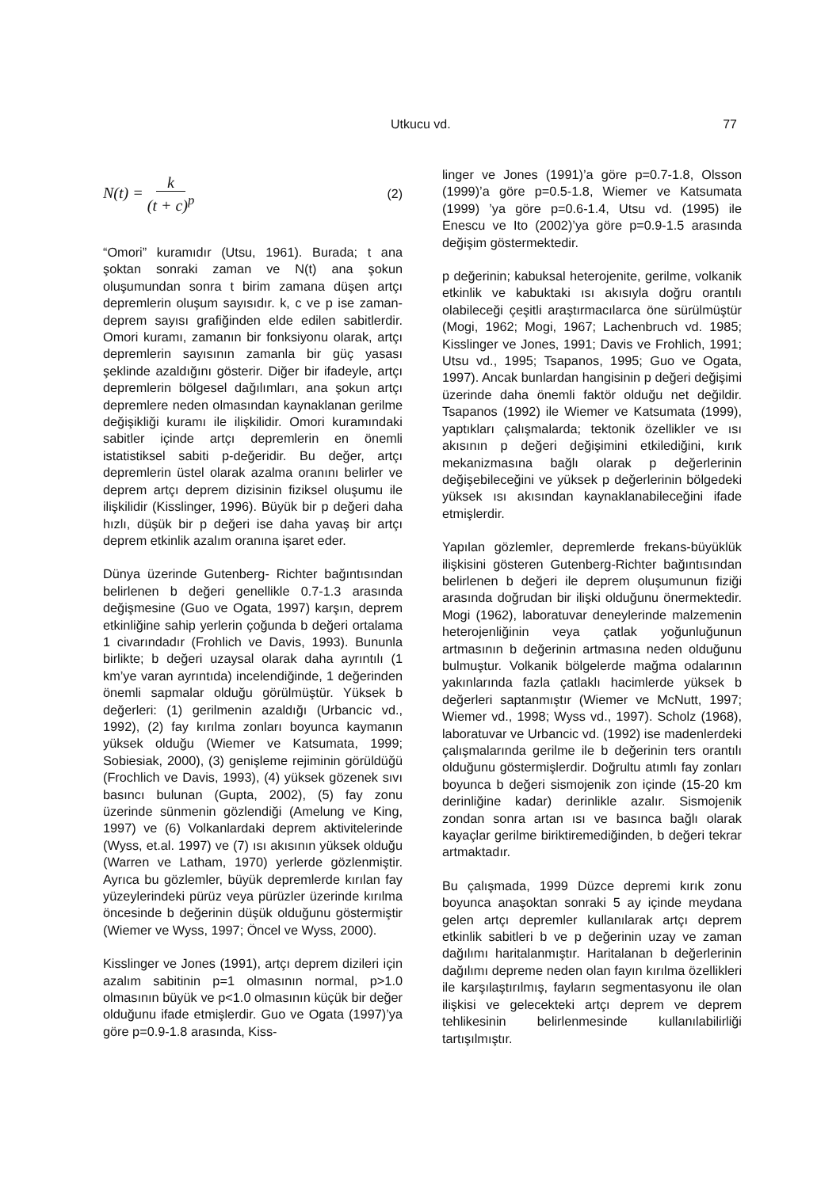Utkucu vd. 77
N(t) = k (t + c)<sup>p</sup> (2)
“Omori” kuramıdır (Utsu, 1961). Burada; t ana şoktan sonraki zaman ve N(t) ana şokun oluşumundan sonra t birim zamana düşen artçı depremlerin oluşum sayısıdır. k, c ve p ise zaman-deprem sayısı grafiğinden elde edilen sabitlerdir. Omori kuramı, zamanın bir fonksiyonu olarak, artçı depremlerin sayısının zamanla bir güç yasası şeklinde azaldığını gösterir. Diğer bir ifadeyle, artçı depremlerin bölgesel dağılımları, ana şokun artçı depremlere neden olmasından kaynaklanan gerilme değişikliği kuramı ile ilişkilidir. Omori kuramındaki sabitler içinde artçı depremlerin en önemli istatistiksel sabiti p-değeridir. Bu değer, artçı depremlerin üstel olarak azalma oranını belirler ve deprem artçı deprem dizisinin fiziksel oluşumu ile ilişkilidir (Kisslinger, 1996). Büyük bir p değeri daha hızlı, düşük bir p değeri ise daha yavaş bir artçı deprem etkinlik azalım oranına işaret eder.
Dünya üzerinde Gutenberg- Richter bağıntısından belirlenen b değeri genellikle 0.7-1.3 arasında değişmesine (Guo ve Ogata, 1997) karşın, deprem etkinliğine sahip yerlerin çoğunda b değeri ortalama 1 civarındadır (Frohlich ve Davis, 1993). Bununla birlikte; b değeri uzaysal olarak daha ayrıntılı (1 km’ye varan ayrıntıda) incelendiğinde, 1 değerinden önemli sapmalar olduğu görülmüştür. Yüksek b değerleri: (1) gerilmenin azaldığı (Urbancic vd., 1992), (2) fay kırılma zonları boyunca kaymanın yüksek olduğu (Wiemer ve Katsumata, 1999; Sobiesiak, 2000), (3) genişleme rejiminin görüldüğü (Frochlich ve Davis, 1993), (4) yüksek gözenek sıvı basıncı bulunan (Gupta, 2002), (5) fay zonu üzerinde sünmenin gözlendiği (Amelung ve King, 1997) ve (6) Volkanlardaki deprem aktivitelerinde (Wyss, et.al. 1997) ve (7) ısı akısının yüksek olduğu (Warren ve Latham, 1970) yerlerde gözlenmiştir. Ayrıca bu gözlemler, büyük depremlerde kırılan fay yüzeylerindeki pürüz veya pürüzler üzerinde kırılma öncesinde b değerinin düşük olduğunu göstermiştir (Wiemer ve Wyss, 1997; Öncel ve Wyss, 2000).
Kisslinger ve Jones (1991), artçı deprem dizileri için azalım sabitinin p=1 olmasının normal, p>1.0 olmasının büyük ve p<1.0 olmasının küçük bir değer olduğunu ifade etmişlerdir. Guo ve Ogata (1997)’ya göre p=0.9-1.8 arasında, Kiss-
linger ve Jones (1991)’a göre p=0.7-1.8, Olsson (1999)’a göre p=0.5-1.8, Wiemer ve Katsumata (1999) ’ya göre p=0.6-1.4, Utsu vd. (1995) ile Enescu ve Ito (2002)’ya göre p=0.9-1.5 arasında değişim göstermektedir.
p değerinin; kabuksal heterojenite, gerilme, volkanik etkinlik ve kabuktaki ısı akısıyla doğru orantılı olabileceği çeşitli araştırmacılarca öne sürülmüştür (Mogi, 1962; Mogi, 1967; Lachenbruch vd. 1985; Kisslinger ve Jones, 1991; Davis ve Frohlich, 1991; Utsu vd., 1995; Tsapanos, 1995; Guo ve Ogata, 1997). Ancak bunlardan hangisinin p değeri değişimi üzerinde daha önemli faktör olduğu net değildir. Tsapanos (1992) ile Wiemer ve Katsumata (1999), yaptıkları çalışmalarda; tektonik özellikler ve ısı akısının p değeri değişimini etkilediğini, kırık mekanizmasına bağlı olarak p değerlerinin değişebileceğini ve yüksek p değerlerinin bölgedeki yüksek ısı akısından kaynaklanabileceğini ifade etmişlerdir.
Yapılan gözlemler, depremlerde frekans-büyüklük ilişkisini gösteren Gutenberg-Richter bağıntısından belirlenen b değeri ile deprem oluşumunun fiziği arasında doğrudan bir ilişki olduğunu önermektedir. Mogi (1962), laboratuvar deneylerinde malzemenin heterojenliğinin veya çatlak yoğunluğunun artmasının b değerinin artmasına neden olduğunu bulmuştur. Volkanik bölgelerde mağma odalarının yakınlarında fazla çatlaklı hacimlerde yüksek b değerleri saptanmıştır (Wiemer ve McNutt, 1997; Wiemer vd., 1998; Wyss vd., 1997). Scholz (1968), laboratuvar ve Urbancic vd. (1992) ise madenlerdeki çalışmalarında gerilme ile b değerinin ters orantılı olduğunu göstermişlerdir. Doğrultu atımlı fay zonları boyunca b değeri sismojenik zon içinde (15-20 km derinliğine kadar) derinlikle azalır. Sismojenik zondan sonra artan ısı ve basınca bağlı olarak kayaçlar gerilme biriktiremediğinden, b değeri tekrar artmaktadır.
Bu çalışmada, 1999 Düzce depremi kırık zonu boyunca anaşoktan sonraki 5 ay içinde meydana gelen artçı depremler kullanılarak artçı deprem etkinlik sabitleri b ve p değerinin uzay ve zaman dağılımı haritalanmıştır. Haritalanan b değerlerinin dağılımı depreme neden olan fayın kırılma özellikleri ile karşılaştırılmış, fayların segmentasyonu ile olan ilişkisi ve gelecekteki artçı deprem ve deprem tehlikesinin belirlenmesinde kullanılabilirliği tartışılmıştır.